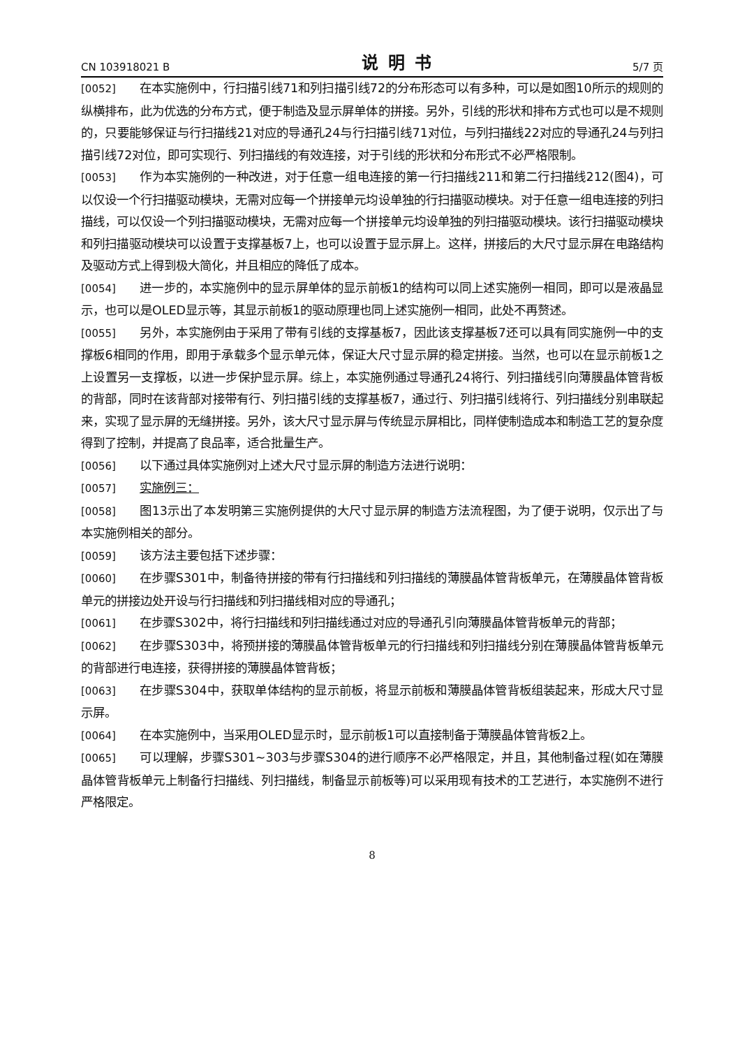CN 103918021 B 说明书 5/7 页
[0052] 在本实施例中，行扫描引线71和列扫描引线72的分布形态可以有多种，可以是如图10所示的规则的纵横排布，此为优选的分布方式，便于制造及显示屏单体的拼接。另外，引线的形状和排布方式也可以是不规则的，只要能够保证与行扫描线21对应的导通孔24与行扫描引线71对位，与列扫描线22对应的导通孔24与列扫描引线72对位，即可实现行、列扫描线的有效连接，对于引线的形状和分布形式不必严格限制。
[0053] 作为本实施例的一种改进，对于任意一组电连接的第一行扫描线211和第二行扫描线212(图4)，可以仅设一个行扫描驱动模块，无需对应每一个拼接单元均设单独的行扫描驱动模块。对于任意一组电连接的列扫描线，可以仅设一个列扫描驱动模块，无需对应每一个拼接单元均设单独的列扫描驱动模块。该行扫描驱动模块和列扫描驱动模块可以设置于支撑基板7上，也可以设置于显示屏上。这样，拼接后的大尺寸显示屏在电路结构及驱动方式上得到极大简化，并且相应的降低了成本。
[0054] 进一步的，本实施例中的显示屏单体的显示前板1的结构可以同上述实施例一相同，即可以是液晶显示，也可以是OLED显示等，其显示前板1的驱动原理也同上述实施例一相同，此处不再赘述。
[0055] 另外，本实施例由于采用了带有引线的支撑基板7，因此该支撑基板7还可以具有同实施例一中的支撑板6相同的作用，即用于承载多个显示单元体，保证大尺寸显示屏的稳定拼接。当然，也可以在显示前板1之上设置另一支撑板，以进一步保护显示屏。综上，本实施例通过导通孔24将行、列扫描线引向薄膜晶体管背板的背部，同时在该背部对接带有行、列扫描引线的支撑基板7，通过行、列扫描引线将行、列扫描线分别串联起来，实现了显示屏的无缝拼接。另外，该大尺寸显示屏与传统显示屏相比，同样使制造成本和制造工艺的复杂度得到了控制，并提高了良品率，适合批量生产。
[0056] 以下通过具体实施例对上述大尺寸显示屏的制造方法进行说明：
[0057] 实施例三：
[0058] 图13示出了本发明第三实施例提供的大尺寸显示屏的制造方法流程图，为了便于说明，仅示出了与本实施例相关的部分。
[0059] 该方法主要包括下述步骤：
[0060] 在步骤S301中，制备待拼接的带有行扫描线和列扫描线的薄膜晶体管背板单元，在薄膜晶体管背板单元的拼接边处开设与行扫描线和列扫描线相对应的导通孔；
[0061] 在步骤S302中，将行扫描线和列扫描线通过对应的导通孔引向薄膜晶体管背板单元的背部；
[0062] 在步骤S303中，将预拼接的薄膜晶体管背板单元的行扫描线和列扫描线分别在薄膜晶体管背板单元的背部进行电连接，获得拼接的薄膜晶体管背板；
[0063] 在步骤S304中，获取单体结构的显示前板，将显示前板和薄膜晶体管背板组装起来，形成大尺寸显示屏。
[0064] 在本实施例中，当采用OLED显示时，显示前板1可以直接制备于薄膜晶体管背板2上。
[0065] 可以理解，步骤S301~303与步骤S304的进行顺序不必严格限定，并且，其他制备过程(如在薄膜晶体管背板单元上制备行扫描线、列扫描线，制备显示前板等)可以采用现有技术的工艺进行，本实施例不进行严格限定。
8